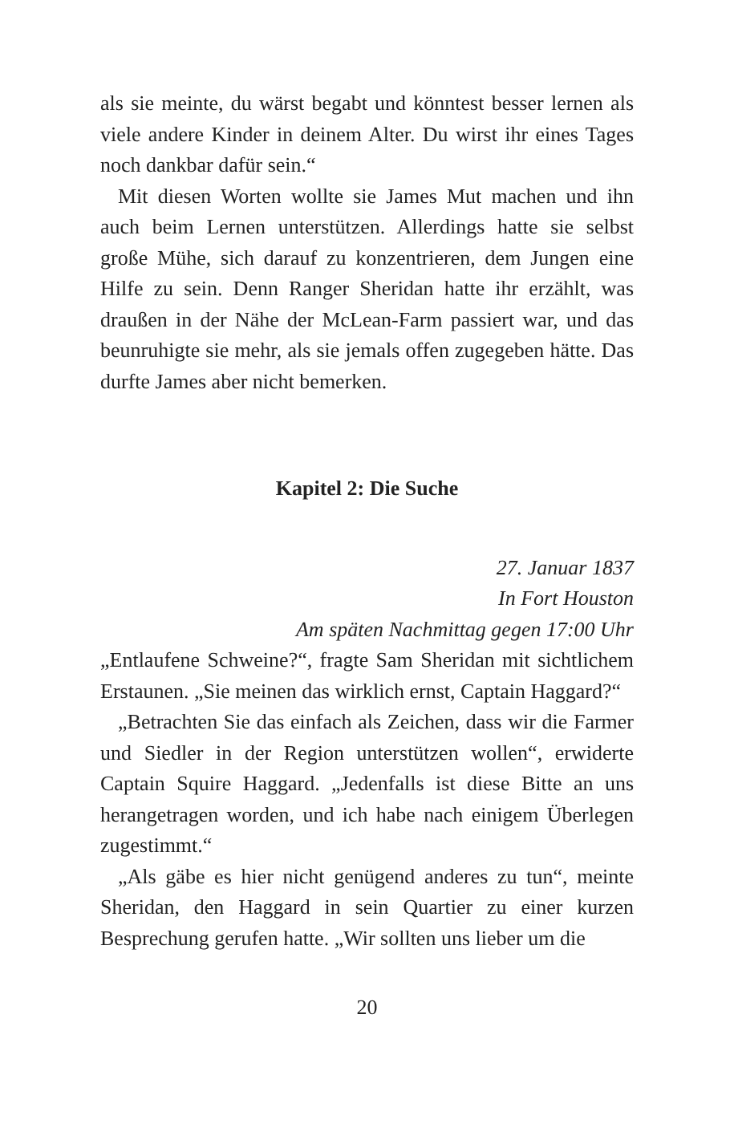als sie meinte, du wärst begabt und könntest besser lernen als viele andere Kinder in deinem Alter. Du wirst ihr eines Tages noch dankbar dafür sein.“
Mit diesen Worten wollte sie James Mut machen und ihn auch beim Lernen unterstützen. Allerdings hatte sie selbst große Mühe, sich darauf zu konzentrieren, dem Jungen eine Hilfe zu sein. Denn Ranger Sheridan hatte ihr erzählt, was draußen in der Nähe der McLean-Farm passiert war, und das beunruhigte sie mehr, als sie jemals offen zugegeben hätte. Das durfte James aber nicht bemerken.
Kapitel 2: Die Suche
27. Januar 1837
In Fort Houston
Am späten Nachmittag gegen 17:00 Uhr
„Entlaufene Schweine?“, fragte Sam Sheridan mit sichtlichem Erstaunen. „Sie meinen das wirklich ernst, Captain Haggard?“
„Betrachten Sie das einfach als Zeichen, dass wir die Farmer und Siedler in der Region unterstützen wollen“, erwiderte Captain Squire Haggard. „Jedenfalls ist diese Bitte an uns herangetragen worden, und ich habe nach einigem Überlegen zugestimmt.“
„Als gäbe es hier nicht genügend anderes zu tun“, meinte Sheridan, den Haggard in sein Quartier zu einer kurzen Besprechung gerufen hatte. „Wir sollten uns lieber um die
20